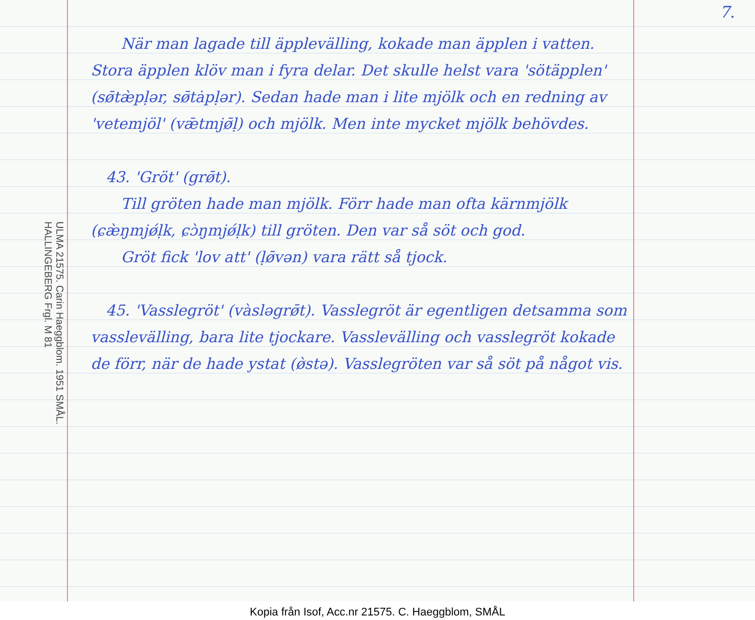7.
ULMA 21575. Carin Haeggblom. 1951 SMÅL. HALLINGEBERG Frgl. M 81
  När man lagade till äpplevälling, kokade man äpplen i vatten. Stora äpplen klöv man i fyra delar. Det skulle helst vara 'sötäpplen' (sø̄tæ̀pḷər, sø̄tȧpḷər). Sedan hade man i lite mjölk och en redning av 'vetemjöl' (vǣtmjø̄ḷ) och mjölk. Men inte mycket mjölk behövdes.
 43. 'Gröt' (grø̄t).
  Till gröten hade man mjölk. Förr hade man ofta kärnmjölk (ɕæ̀ŋmjǿḷk, ɕɔ̀ŋmjǿḷk) till gröten. Den var så söt och god.
  Gröt fick 'lov att' (ḷø̄vən) vara rätt så tjock.
 45. 'Vasslegröt' (vàsləgrø̄t). Vasslegröt är egentligen detsamma som vasslevälling, bara lite tjockare. Vasslevälling och vasslegröt kokade de förr, när de hade ystat (ø̀stə). Vasslegröten var så söt på något vis.
Kopia från Isof, Acc.nr 21575. C. Haeggblom, SMÅL